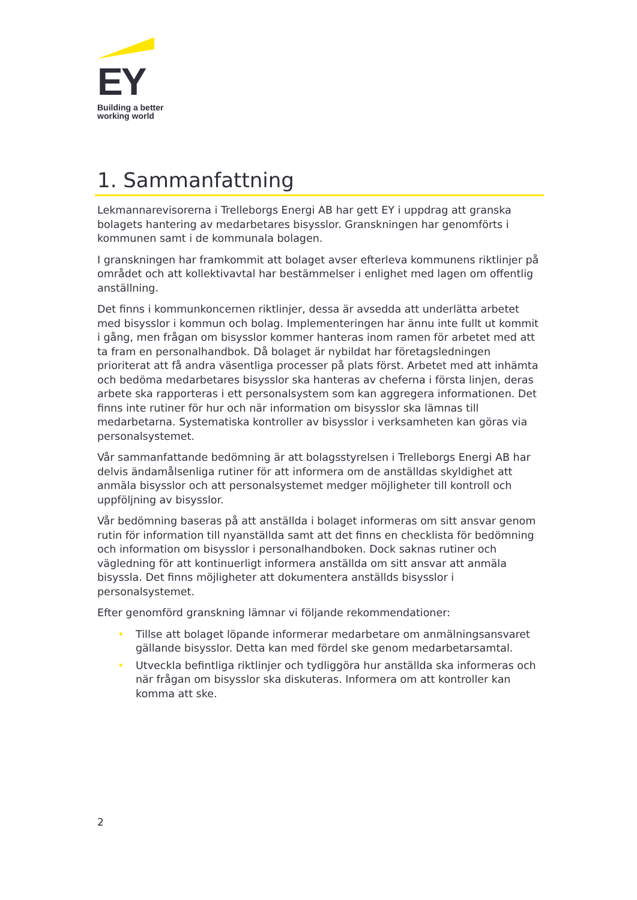EY
Building a better
working world
1. Sammanfattning
Lekmannarevisorerna i Trelleborgs Energi AB har gett EY i uppdrag att granska bolagets hantering av medarbetares bisysslor. Granskningen har genomförts i kommunen samt i de kommunala bolagen.
I granskningen har framkommit att bolaget avser efterleva kommunens riktlinjer på området och att kollektivavtal har bestämmelser i enlighet med lagen om offentlig anställning.
Det finns i kommunkoncernen riktlinjer, dessa är avsedda att underlätta arbetet med bisysslor i kommun och bolag. Implementeringen har ännu inte fullt ut kommit i gång, men frågan om bisysslor kommer hanteras inom ramen för arbetet med att ta fram en personalhandbok. Då bolaget är nybildat har företagsledningen prioriterat att få andra väsentliga processer på plats först. Arbetet med att inhämta och bedöma medarbetares bisysslor ska hanteras av cheferna i första linjen, deras arbete ska rapporteras i ett personalsystem som kan aggregera informationen. Det finns inte rutiner för hur och när information om bisysslor ska lämnas till medarbetarna. Systematiska kontroller av bisysslor i verksamheten kan göras via personalsystemet.
Vår sammanfattande bedömning är att bolagsstyrelsen i Trelleborgs Energi AB har delvis ändamålsenliga rutiner för att informera om de anställdas skyldighet att anmäla bisysslor och att personalsystemet medger möjligheter till kontroll och uppföljning av bisysslor.
Vår bedömning baseras på att anställda i bolaget informeras om sitt ansvar genom rutin för information till nyanställda samt att det finns en checklista för bedömning och information om bisysslor i personalhandboken. Dock saknas rutiner och vägledning för att kontinuerligt informera anställda om sitt ansvar att anmäla bisyssla. Det finns möjligheter att dokumentera anställds bisysslor i personalsystemet.
Efter genomförd granskning lämnar vi följande rekommendationer:
• Tillse att bolaget löpande informerar medarbetare om anmälningsansvaret gällande bisysslor. Detta kan med fördel ske genom medarbetarsamtal.
• Utveckla befintliga riktlinjer och tydliggöra hur anställda ska informeras och när frågan om bisysslor ska diskuteras. Informera om att kontroller kan komma att ske.
2